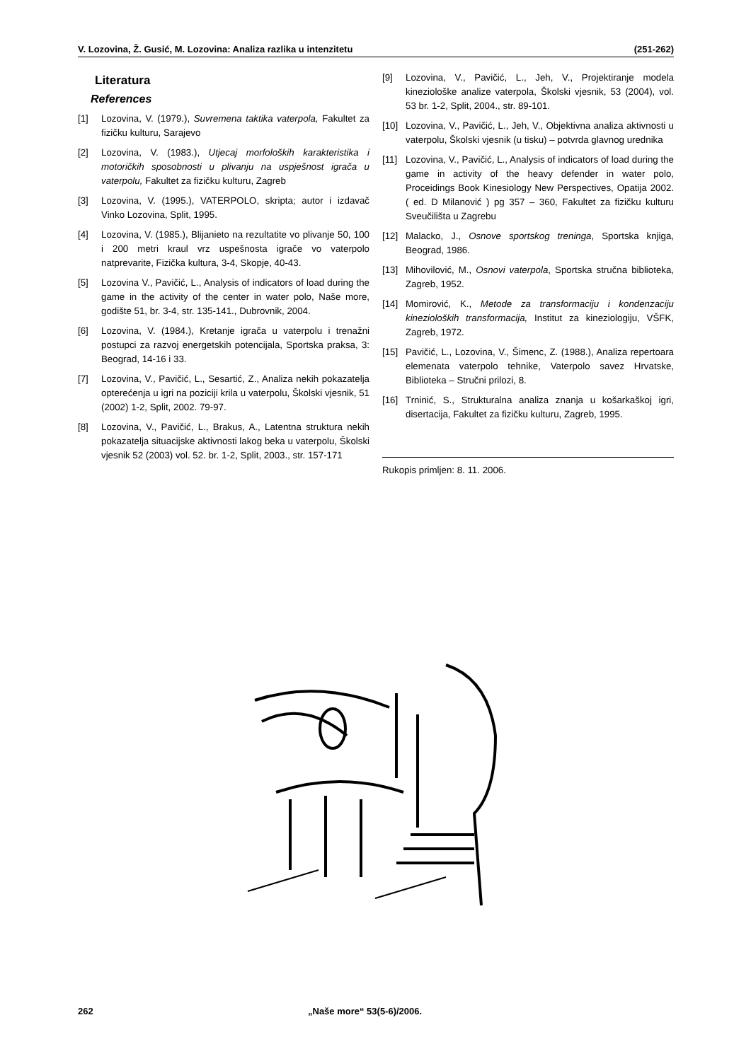V. Lozovina, Ž. Gusić, M. Lozovina: Analiza razlika u intenzitetu (251-262)
Literatura
References
[1] Lozovina, V. (1979.), Suvremena taktika vaterpola, Fakultet za fizičku kulturu, Sarajevo
[2] Lozovina, V. (1983.), Utjecaj morfoloških karakteristika i motoričkih sposobnosti u plivanju na uspješnost igrača u vaterpolu, Fakultet za fizičku kulturu, Zagreb
[3] Lozovina, V. (1995.), VATERPOLO, skripta; autor i izdavač Vinko Lozovina, Split, 1995.
[4] Lozovina, V. (1985.), Blijanieto na rezultatite vo plivanje 50, 100 i 200 metri kraul vrz uspešnosta igrače vo vaterpolo natprevarite, Fizička kultura, 3-4, Skopje, 40-43.
[5] Lozovina V., Pavičić, L., Analysis of indicators of load during the game in the activity of the center in water polo, Naše more, godište 51, br. 3-4, str. 135-141., Dubrovnik, 2004.
[6] Lozovina, V. (1984.), Kretanje igrača u vaterpolu i trenažni postupci za razvoj energetskih potencijala, Sportska praksa, 3: Beograd, 14-16 i 33.
[7] Lozovina, V., Pavičić, L., Sesartić, Z., Analiza nekih pokazatelja opterećenja u igri na poziciji krila u vaterpolu, Školski vjesnik, 51 (2002) 1-2, Split, 2002. 79-97.
[8] Lozovina, V., Pavičić, L., Brakus, A., Latentna struktura nekih pokazatelja situacijske aktivnosti lakog beka u vaterpolu, Školski vjesnik 52 (2003) vol. 52. br. 1-2, Split, 2003., str. 157-171
[9] Lozovina, V., Pavičić, L., Jeh, V., Projektiranje modela kineziološke analize vaterpola, Školski vjesnik, 53 (2004), vol. 53 br. 1-2, Split, 2004., str. 89-101.
[10] Lozovina, V., Pavičić, L., Jeh, V., Objektivna analiza aktivnosti u vaterpolu, Školski vjesnik (u tisku) – potvrda glavnog urednika
[11] Lozovina, V., Pavičić, L., Analysis of indicators of load during the game in activity of the heavy defender in water polo, Proceidings Book Kinesiology New Perspectives, Opatija 2002. ( ed. D Milanović ) pg 357 – 360, Fakultet za fizičku kulturu Sveučilišta u Zagrebu
[12] Malacko, J., Osnove sportskog treninga, Sportska knjiga, Beograd, 1986.
[13] Mihovilović, M., Osnovi vaterpola, Sportska stručna biblioteka, Zagreb, 1952.
[14] Momirović, K., Metode za transformaciju i kondenzaciju kinezioloških transformacija, Institut za kineziologiju, VŠFK, Zagreb, 1972.
[15] Pavičić, L., Lozovina, V., Šimenc, Z. (1988.), Analiza repertoara elemenata vaterpolo tehnike, Vaterpolo savez Hrvatske, Biblioteka – Stručni prilozi, 8.
[16] Trninić, S., Strukturalna analiza znanja u košarkaškoj igri, disertacija, Fakultet za fizičku kulturu, Zagreb, 1995.
Rukopis primljen: 8. 11. 2006.
262 „Naše more“ 53(5-6)/2006.